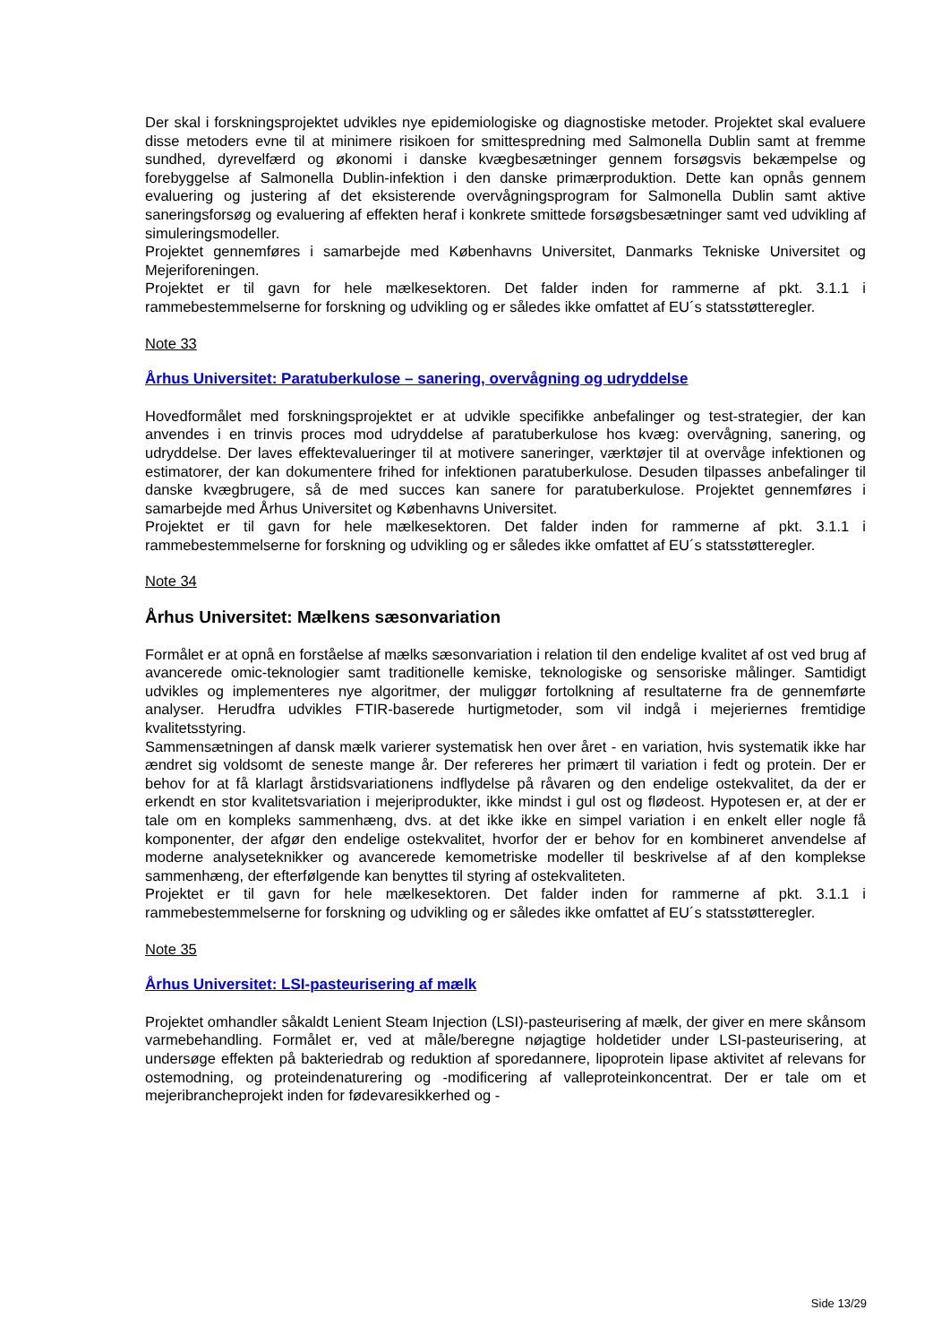Der skal i forskningsprojektet udvikles nye epidemiologiske og diagnostiske metoder. Projektet skal evaluere disse metoders evne til at minimere risikoen for smittespredning med Salmonella Dublin samt at fremme sundhed, dyrevelfærd og økonomi i danske kvægbesætninger gennem forsøgsvis bekæmpelse og forebyggelse af Salmonella Dublin-infektion i den danske primærproduktion. Dette kan opnås gennem evaluering og justering af det eksisterende overvågningsprogram for Salmonella Dublin samt aktive saneringsforsøg og evaluering af effekten heraf i konkrete smittede forsøgsbesætninger samt ved udvikling af simuleringsmodeller.
Projektet gennemføres i samarbejde med Københavns Universitet, Danmarks Tekniske Universitet og Mejeriforeningen.
Projektet er til gavn for hele mælkesektoren. Det falder inden for rammerne af pkt. 3.1.1 i rammebestemmelserne for forskning og udvikling og er således ikke omfattet af EU´s statsstøtteregler.
Note 33
Århus Universitet: Paratuberkulose – sanering, overvågning og udryddelse
Hovedformålet med forskningsprojektet er at udvikle specifikke anbefalinger og test-strategier, der kan anvendes i en trinvis proces mod udryddelse af paratuberkulose hos kvæg: overvågning, sanering, og udryddelse. Der laves effektevalueringer til at motivere saneringer, værktøjer til at overvåge infektionen og estimatorer, der kan dokumentere frihed for infektionen paratuberkulose. Desuden tilpasses anbefalinger til danske kvægbrugere, så de med succes kan sanere for paratuberkulose. Projektet gennemføres i samarbejde med Århus Universitet og Københavns Universitet.
Projektet er til gavn for hele mælkesektoren. Det falder inden for rammerne af pkt. 3.1.1 i rammebestemmelserne for forskning og udvikling og er således ikke omfattet af EU´s statsstøtteregler.
Note 34
Århus Universitet: Mælkens sæsonvariation
Formålet er at opnå en forståelse af mælks sæsonvariation i relation til den endelige kvalitet af ost ved brug af avancerede omic-teknologier samt traditionelle kemiske, teknologiske og sensoriske målinger. Samtidigt udvikles og implementeres nye algoritmer, der muliggør fortolkning af resultaterne fra de gennemførte analyser. Herudfra udvikles FTIR-baserede hurtigmetoder, som vil indgå i mejeriernes fremtidige kvalitetsstyring.
Sammensætningen af dansk mælk varierer systematisk hen over året - en variation, hvis systematik ikke har ændret sig voldsomt de seneste mange år. Der refereres her primært til variation i fedt og protein. Der er behov for at få klarlagt årstidsvariationens indflydelse på råvaren og den endelige ostekvalitet, da der er erkendt en stor kvalitetsvariation i mejeriprodukter, ikke mindst i gul ost og flødeost. Hypotesen er, at der er tale om en kompleks sammenhæng, dvs. at det ikke ikke en simpel variation i en enkelt eller nogle få komponenter, der afgør den endelige ostekvalitet, hvorfor der er behov for en kombineret anvendelse af moderne analyseteknikker og avancerede kemometriske modeller til beskrivelse af af den komplekse sammenhæng, der efterfølgende kan benyttes til styring af ostekvaliteten.
Projektet er til gavn for hele mælkesektoren. Det falder inden for rammerne af pkt. 3.1.1 i rammebestemmelserne for forskning og udvikling og er således ikke omfattet af EU´s statsstøtteregler.
Note 35
Århus Universitet: LSI-pasteurisering af mælk
Projektet omhandler såkaldt Lenient Steam Injection (LSI)-pasteurisering af mælk, der giver en mere skånsom varmebehandling. Formålet er, ved at måle/beregne nøjagtige holdetider under LSI-pasteurisering, at undersøge effekten på bakteriedrab og reduktion af sporedannere, lipoprotein lipase aktivitet af relevans for ostemodning, og proteindenaturering og -modificering af valleproteinkoncentrat. Der er tale om et mejeribrancheprojekt inden for fødevaresikkerhed og -
Side 13/29